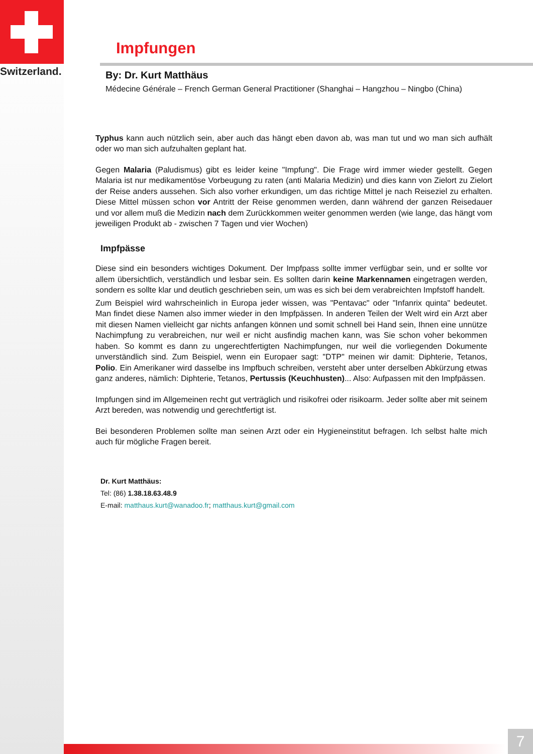Switzerland.
Impfungen
By: Dr. Kurt Matthäus
Médecine Générale – French German General Practitioner (Shanghai – Hangzhou – Ningbo (China)
Typhus kann auch nützlich sein, aber auch das hängt eben davon ab, was man tut und wo man sich aufhält oder wo man sich aufzuhalten geplant hat.
Gegen Malaria (Paludismus) gibt es leider keine "Impfung". Die Frage wird immer wieder gestellt. Gegen Malaria ist nur medikamentöse Vorbeugung zu raten (anti Malaria Medizin) und dies kann von Zielort zu Zielort der Reise anders aussehen. Sich also vorher erkundigen, um das richtige Mittel je nach Reiseziel zu erhalten. Diese Mittel müssen schon vor Antritt der Reise genommen werden, dann während der ganzen Reisedauer und vor allem muß die Medizin nach dem Zurückkommen weiter genommen werden (wie lange, das hängt vom jeweiligen Produkt ab - zwischen 7 Tagen und vier Wochen)
Impfpässe
Diese sind ein besonders wichtiges Dokument. Der Impfpass sollte immer verfügbar sein, und er sollte vor allem übersichtlich, verständlich und lesbar sein. Es sollten darin keine Markennamen eingetragen werden, sondern es sollte klar und deutlich geschrieben sein, um was es sich bei dem verabreichten Impfstoff handelt.
Zum Beispiel wird wahrscheinlich in Europa jeder wissen, was "Pentavac" oder "Infanrix quinta" bedeutet. Man findet diese Namen also immer wieder in den Impfpässen. In anderen Teilen der Welt wird ein Arzt aber mit diesen Namen vielleicht gar nichts anfangen können und somit schnell bei Hand sein, Ihnen eine unnütze Nachimpfung zu verabreichen, nur weil er nicht ausfindig machen kann, was Sie schon voher bekommen haben. So kommt es dann zu ungerechtfertigten Nachimpfungen, nur weil die vorliegenden Dokumente unverständlich sind. Zum Beispiel, wenn ein Europaer sagt: "DTP" meinen wir damit: Diphterie, Tetanos, Polio. Ein Amerikaner wird dasselbe ins Impfbuch schreiben, versteht aber unter derselben Abkürzung etwas ganz anderes, nämlich: Diphterie, Tetanos, Pertussis (Keuchhusten)... Also: Aufpassen mit den Impfpässen.
Impfungen sind im Allgemeinen recht gut verträglich und risikofrei oder risikoarm. Jeder sollte aber mit seinem Arzt bereden, was notwendig und gerechtfertigt ist.
Bei besonderen Problemen sollte man seinen Arzt oder ein Hygieneinstitut befragen. Ich selbst halte mich auch für mögliche Fragen bereit.
Dr. Kurt Matthäus:
Tel: (86) 1.38.18.63.48.9
E-mail: matthaus.kurt@wanadoo.fr; matthaus.kurt@gmail.com
7